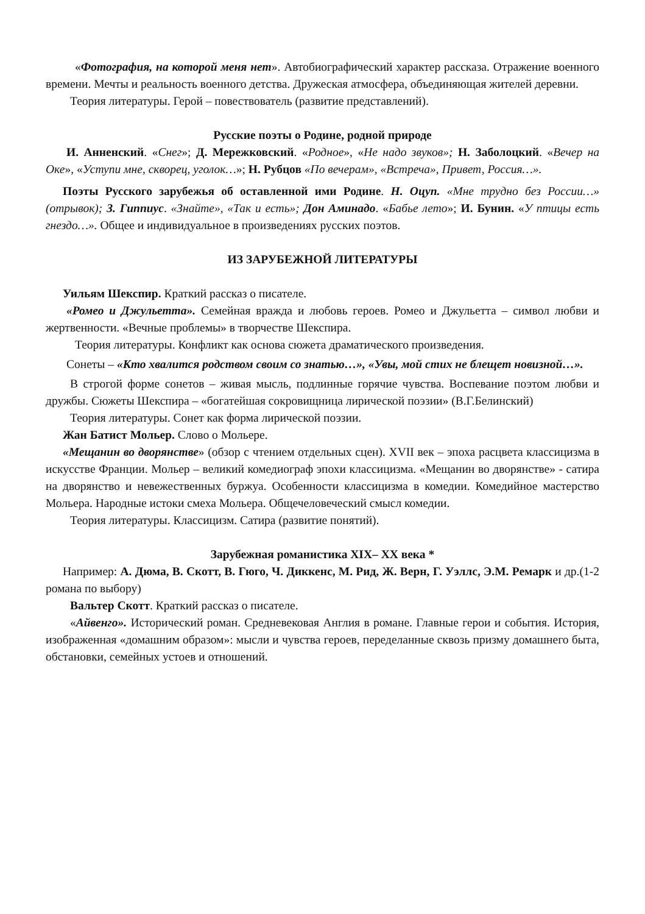«Фотография, на которой меня нет». Автобиографический характер рассказа. Отражение военного времени. Мечты и реальность военного детства. Дружеская атмосфера, объединяющая жителей деревни.
Теория литературы. Герой – повествователь (развитие представлений).
Русские поэты о Родине, родной природе
И. Анненский. «Снег»; Д. Мережковский. «Родное», «Не надо звуков»; Н. Заболоцкий. «Вечер на Оке», «Уступи мне, скворец, уголок…»; Н. Рубцов «По вечерам», «Встреча», Привет, Россия…».
Поэты Русского зарубежья об оставленной ими Родине. Н. Оцуп. «Мне трудно без России…» (отрывок); З. Гиппиус. «Знайте», «Так и есть»; Дон Аминадо. «Бабье лето»; И. Бунин. «У птицы есть гнездо…». Общее и индивидуальное в произведениях русских поэтов.
ИЗ ЗАРУБЕЖНОЙ ЛИТЕРАТУРЫ
Уильям Шекспир. Краткий рассказ о писателе.
«Ромео и Джульетта». Семейная вражда и любовь героев. Ромео и Джульетта – символ любви и жертвенности. «Вечные проблемы» в творчестве Шекспира.
Теория литературы. Конфликт как основа сюжета драматического произведения.
Сонеты – «Кто хвалится родством своим со знатью…», «Увы, мой стих не блещет новизной…».
В строгой форме сонетов – живая мысль, подлинные горячие чувства. Воспевание поэтом любви и дружбы. Сюжеты Шекспира – «богатейшая сокровищница лирической поэзии» (В.Г.Белинский)
Теория литературы. Сонет как форма лирической поэзии.
Жан Батист Мольер. Слово о Мольере.
«Мещанин во дворянстве» (обзор с чтением отдельных сцен). XVII век – эпоха расцвета классицизма в искусстве Франции. Мольер – великий комедиограф эпохи классицизма. «Мещанин во дворянстве» - сатира на дворянство и невежественных буржуа. Особенности классицизма в комедии. Комедийное мастерство Мольера. Народные истоки смеха Мольера. Общечеловеческий смысл комедии.
Теория литературы. Классицизм. Сатира (развитие понятий).
Зарубежная романистика XIX– XX века *
Например: А. Дюма, В. Скотт, В. Гюго, Ч. Диккенс, М. Рид, Ж. Верн, Г. Уэллс, Э.М. Ремарк и др.(1-2 романа по выбору)
Вальтер Скотт. Краткий рассказ о писателе.
«Айвенго». Исторический роман. Средневековая Англия в романе. Главные герои и события. История, изображенная «домашним образом»: мысли и чувства героев, переделанные сквозь призму домашнего быта, обстановки, семейных устоев и отношений.